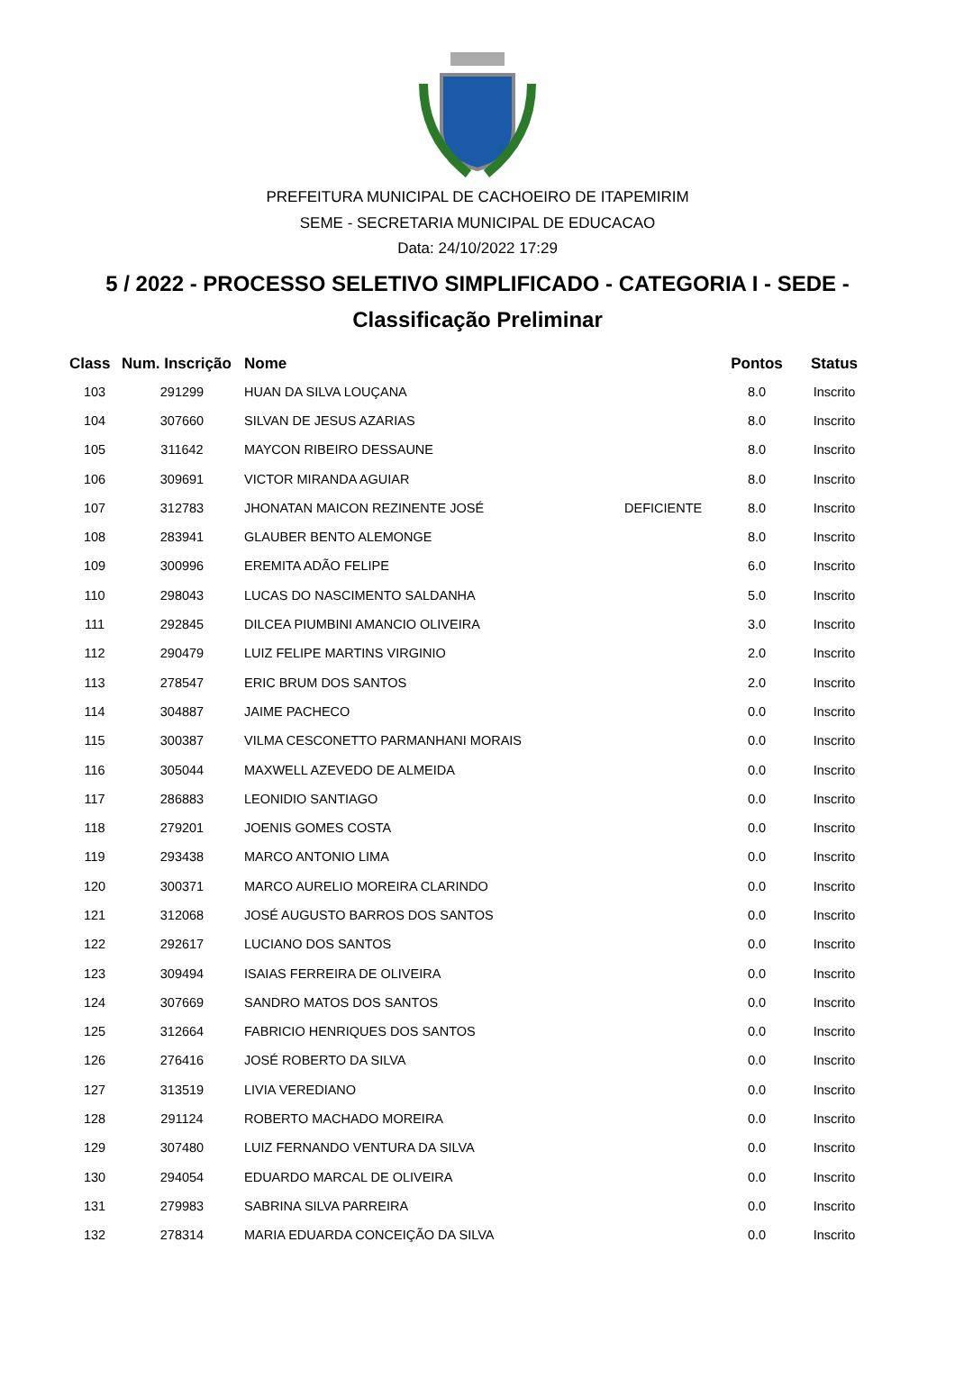PREFEITURA MUNICIPAL DE CACHOEIRO DE ITAPEMIRIM
SEME - SECRETARIA MUNICIPAL DE EDUCACAO
Data: 24/10/2022 17:29
5 / 2022 - PROCESSO SELETIVO SIMPLIFICADO - CATEGORIA I - SEDE -
Classificação Preliminar
| Class | Num. Inscrição | Nome | | Pontos | Status |
| --- | --- | --- | --- | --- | --- |
| 103 | 291299 | HUAN DA SILVA LOUÇANA | | 8.0 | Inscrito |
| 104 | 307660 | SILVAN DE JESUS AZARIAS | | 8.0 | Inscrito |
| 105 | 311642 | MAYCON RIBEIRO DESSAUNE | | 8.0 | Inscrito |
| 106 | 309691 | VICTOR MIRANDA AGUIAR | | 8.0 | Inscrito |
| 107 | 312783 | JHONATAN MAICON REZINENTE JOSÉ | DEFICIENTE | 8.0 | Inscrito |
| 108 | 283941 | GLAUBER BENTO ALEMONGE | | 8.0 | Inscrito |
| 109 | 300996 | EREMITA ADÃO FELIPE | | 6.0 | Inscrito |
| 110 | 298043 | LUCAS DO NASCIMENTO SALDANHA | | 5.0 | Inscrito |
| 111 | 292845 | DILCEA PIUMBINI AMANCIO OLIVEIRA | | 3.0 | Inscrito |
| 112 | 290479 | LUIZ FELIPE MARTINS VIRGINIO | | 2.0 | Inscrito |
| 113 | 278547 | ERIC BRUM DOS SANTOS | | 2.0 | Inscrito |
| 114 | 304887 | JAIME PACHECO | | 0.0 | Inscrito |
| 115 | 300387 | VILMA CESCONETTO PARMANHANI MORAIS | | 0.0 | Inscrito |
| 116 | 305044 | MAXWELL AZEVEDO DE ALMEIDA | | 0.0 | Inscrito |
| 117 | 286883 | LEONIDIO SANTIAGO | | 0.0 | Inscrito |
| 118 | 279201 | JOENIS GOMES COSTA | | 0.0 | Inscrito |
| 119 | 293438 | MARCO ANTONIO LIMA | | 0.0 | Inscrito |
| 120 | 300371 | MARCO AURELIO MOREIRA CLARINDO | | 0.0 | Inscrito |
| 121 | 312068 | JOSÉ AUGUSTO BARROS DOS SANTOS | | 0.0 | Inscrito |
| 122 | 292617 | LUCIANO DOS SANTOS | | 0.0 | Inscrito |
| 123 | 309494 | ISAIAS FERREIRA DE OLIVEIRA | | 0.0 | Inscrito |
| 124 | 307669 | SANDRO MATOS DOS SANTOS | | 0.0 | Inscrito |
| 125 | 312664 | FABRICIO HENRIQUES DOS SANTOS | | 0.0 | Inscrito |
| 126 | 276416 | JOSÉ ROBERTO DA SILVA | | 0.0 | Inscrito |
| 127 | 313519 | LIVIA VEREDIANO | | 0.0 | Inscrito |
| 128 | 291124 | ROBERTO MACHADO MOREIRA | | 0.0 | Inscrito |
| 129 | 307480 | LUIZ FERNANDO VENTURA DA SILVA | | 0.0 | Inscrito |
| 130 | 294054 | EDUARDO MARCAL DE OLIVEIRA | | 0.0 | Inscrito |
| 131 | 279983 | SABRINA SILVA PARREIRA | | 0.0 | Inscrito |
| 132 | 278314 | MARIA EDUARDA CONCEIÇÃO DA SILVA | | 0.0 | Inscrito |